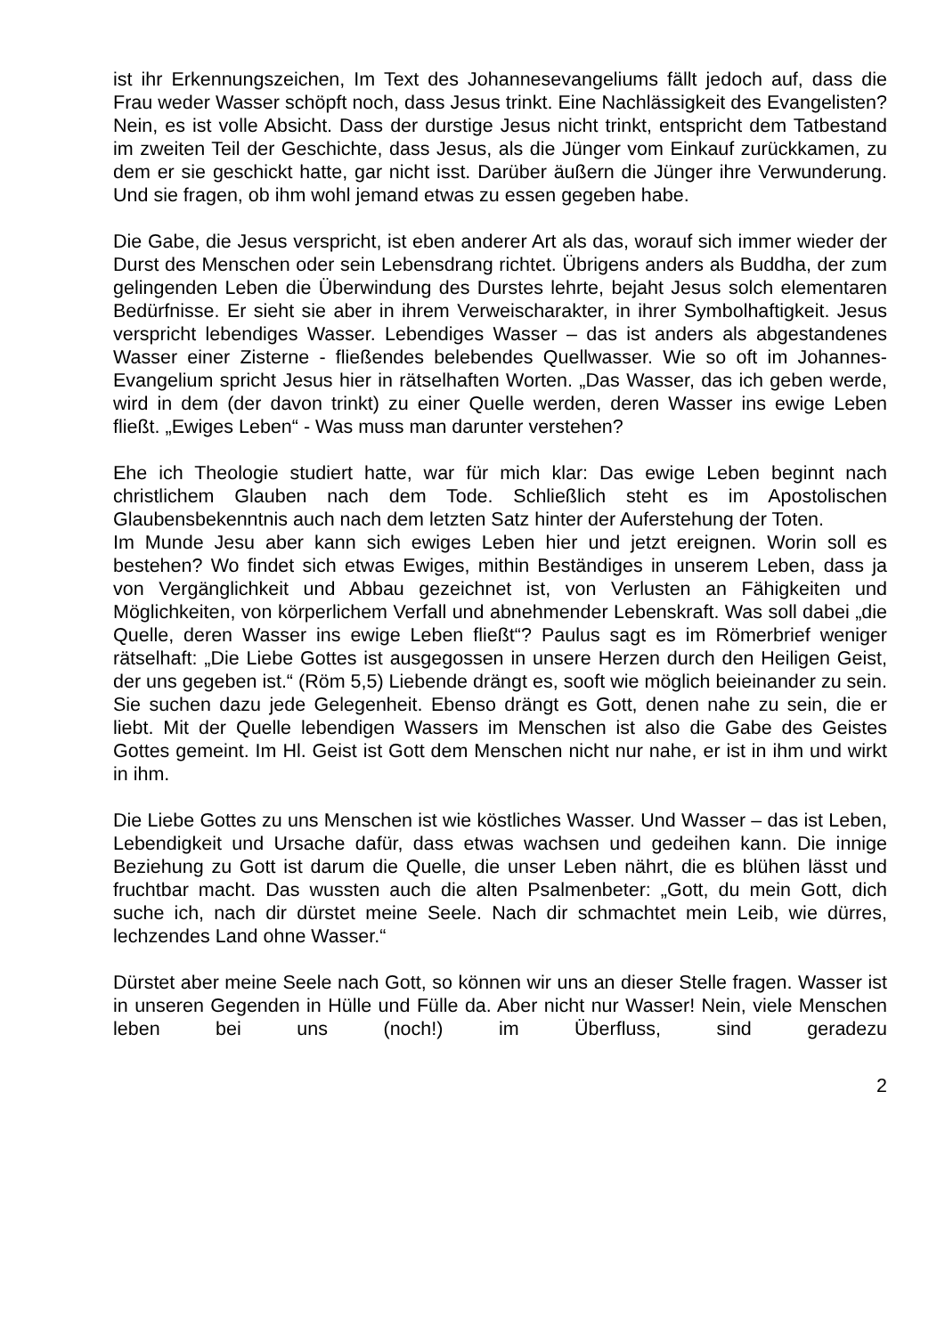ist ihr Erkennungszeichen, Im Text des Johannesevangeliums fällt jedoch auf, dass die Frau weder Wasser schöpft noch, dass Jesus trinkt. Eine Nachlässigkeit des Evangelisten? Nein, es ist volle Absicht. Dass der durstige Jesus nicht trinkt, entspricht dem Tatbestand im zweiten Teil der Geschichte, dass Jesus, als die Jünger vom Einkauf zurückkamen, zu dem er sie geschickt hatte, gar nicht isst. Darüber äußern die Jünger ihre Verwunderung. Und sie fragen, ob ihm wohl jemand etwas zu essen gegeben habe.
Die Gabe, die Jesus verspricht, ist eben anderer Art als das, worauf sich immer wieder der Durst des Menschen oder sein Lebensdrang richtet. Übrigens anders als Buddha, der zum gelingenden Leben die Überwindung des Durstes lehrte, bejaht Jesus solch elementaren Bedürfnisse. Er sieht sie aber in ihrem Verweischarakter, in ihrer Symbolhaftigkeit. Jesus verspricht lebendiges Wasser. Lebendiges Wasser – das ist anders als abgestandenes Wasser einer Zisterne - fließendes belebendes Quellwasser. Wie so oft im Johannes-Evangelium spricht Jesus hier in rätselhaften Worten. „Das Wasser, das ich geben werde, wird in dem (der davon trinkt) zu einer Quelle werden, deren Wasser ins ewige Leben fließt. „Ewiges Leben“ - Was muss man darunter verstehen?
Ehe ich Theologie studiert hatte, war für mich klar: Das ewige Leben beginnt nach christlichem Glauben nach dem Tode. Schließlich steht es im Apostolischen Glaubensbekenntnis auch nach dem letzten Satz hinter der Auferstehung der Toten.
Im Munde Jesu aber kann sich ewiges Leben hier und jetzt ereignen. Worin soll es bestehen? Wo findet sich etwas Ewiges, mithin Beständiges in unserem Leben, dass ja von Vergänglichkeit und Abbau gezeichnet ist, von Verlusten an Fähigkeiten und Möglichkeiten, von körperlichem Verfall und abnehmender Lebenskraft. Was soll dabei „die Quelle, deren Wasser ins ewige Leben fließt“? Paulus sagt es im Römerbrief weniger rätselhaft: „Die Liebe Gottes ist ausgegossen in unsere Herzen durch den Heiligen Geist, der uns gegeben ist.“ (Röm 5,5) Liebende drängt es, sooft wie möglich beieinander zu sein. Sie suchen dazu jede Gelegenheit. Ebenso drängt es Gott, denen nahe zu sein, die er liebt. Mit der Quelle lebendigen Wassers im Menschen ist also die Gabe des Geistes Gottes gemeint. Im Hl. Geist ist Gott dem Menschen nicht nur nahe, er ist in ihm und wirkt in ihm.
Die Liebe Gottes zu uns Menschen ist wie köstliches Wasser. Und Wasser – das ist Leben, Lebendigkeit und Ursache dafür, dass etwas wachsen und gedeihen kann. Die innige Beziehung zu Gott ist darum die Quelle, die unser Leben nährt, die es blühen lässt und fruchtbar macht. Das wussten auch die alten Psalmenbeter: „Gott, du mein Gott, dich suche ich, nach dir dürstet meine Seele. Nach dir schmachtet mein Leib, wie dürres, lechzendes Land ohne Wasser.“
Dürstet aber meine Seele nach Gott, so können wir uns an dieser Stelle fragen. Wasser ist in unseren Gegenden in Hülle und Fülle da. Aber nicht nur Wasser! Nein, viele Menschen leben bei uns (noch!) im Überfluss, sind geradezu
2